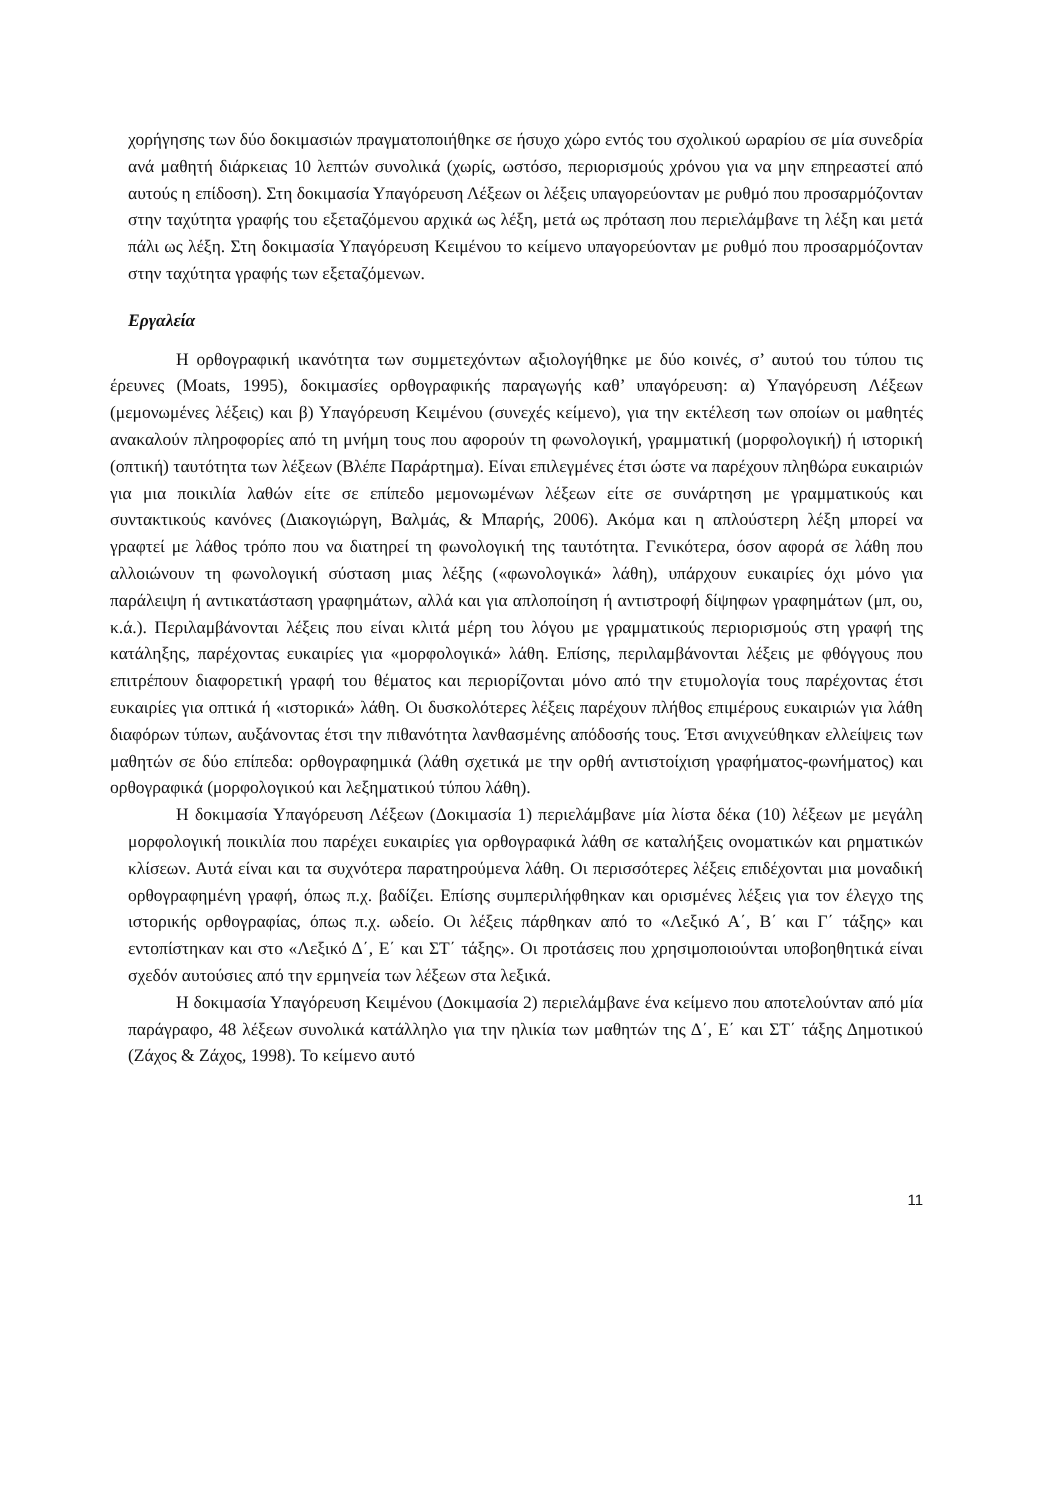χορήγησης των δύο δοκιμασιών πραγματοποιήθηκε σε ήσυχο χώρο εντός του σχολικού ωραρίου σε μία συνεδρία ανά μαθητή διάρκειας 10 λεπτών συνολικά (χωρίς, ωστόσο, περιορισμούς χρόνου για να μην επηρεαστεί από αυτούς η επίδοση). Στη δοκιμασία Υπαγόρευση Λέξεων οι λέξεις υπαγορεύονταν με ρυθμό που προσαρμόζονταν στην ταχύτητα γραφής του εξεταζόμενου αρχικά ως λέξη, μετά ως πρόταση που περιελάμβανε τη λέξη και μετά πάλι ως λέξη. Στη δοκιμασία Υπαγόρευση Κειμένου το κείμενο υπαγορεύονταν με ρυθμό που προσαρμόζονταν στην ταχύτητα γραφής των εξεταζόμενων.
Εργαλεία
Η ορθογραφική ικανότητα των συμμετεχόντων αξιολογήθηκε με δύο κοινές, σ’ αυτού του τύπου τις έρευνες (Moats, 1995), δοκιμασίες ορθογραφικής παραγωγής καθ’ υπαγόρευση: α) Υπαγόρευση Λέξεων (μεμονωμένες λέξεις) και β) Υπαγόρευση Κειμένου (συνεχές κείμενο), για την εκτέλεση των οποίων οι μαθητές ανακαλούν πληροφορίες από τη μνήμη τους που αφορούν τη φωνολογική, γραμματική (μορφολογική) ή ιστορική (οπτική) ταυτότητα των λέξεων (Βλέπε Παράρτημα). Είναι επιλεγμένες έτσι ώστε να παρέχουν πληθώρα ευκαιριών για μια ποικιλία λαθών είτε σε επίπεδο μεμονωμένων λέξεων είτε σε συνάρτηση με γραμματικούς και συντακτικούς κανόνες (Διακογιώργη, Βαλμάς, & Μπαρής, 2006). Ακόμα και η απλούστερη λέξη μπορεί να γραφτεί με λάθος τρόπο που να διατηρεί τη φωνολογική της ταυτότητα. Γενικότερα, όσον αφορά σε λάθη που αλλοιώνουν τη φωνολογική σύσταση μιας λέξης («φωνολογικά» λάθη), υπάρχουν ευκαιρίες όχι μόνο για παράλειψη ή αντικατάσταση γραφημάτων, αλλά και για απλοποίηση ή αντιστροφή δίψηφων γραφημάτων (μπ, ου, κ.ά.). Περιλαμβάνονται λέξεις που είναι κλιτά μέρη του λόγου με γραμματικούς περιορισμούς στη γραφή της κατάληξης, παρέχοντας ευκαιρίες για «μορφολογικά» λάθη. Επίσης, περιλαμβάνονται λέξεις με φθόγγους που επιτρέπουν διαφορετική γραφή του θέματος και περιορίζονται μόνο από την ετυμολογία τους παρέχοντας έτσι ευκαιρίες για οπτικά ή «ιστορικά» λάθη. Οι δυσκολότερες λέξεις παρέχουν πλήθος επιμέρους ευκαιριών για λάθη διαφόρων τύπων, αυξάνοντας έτσι την πιθανότητα λανθασμένης απόδοσής τους. Έτσι ανιχνεύθηκαν ελλείψεις των μαθητών σε δύο επίπεδα: ορθογραφημικά (λάθη σχετικά με την ορθή αντιστοίχιση γραφήματος-φωνήματος) και ορθογραφικά (μορφολογικού και λεξηματικού τύπου λάθη).
Η δοκιμασία Υπαγόρευση Λέξεων (Δοκιμασία 1) περιελάμβανε μία λίστα δέκα (10) λέξεων με μεγάλη μορφολογική ποικιλία που παρέχει ευκαιρίες για ορθογραφικά λάθη σε καταλήξεις ονοματικών και ρηματικών κλίσεων. Αυτά είναι και τα συχνότερα παρατηρούμενα λάθη. Οι περισσότερες λέξεις επιδέχονται μια μοναδική ορθογραφημένη γραφή, όπως π.χ. βαδίζει. Επίσης συμπεριλήφθηκαν και ορισμένες λέξεις για τον έλεγχο της ιστορικής ορθογραφίας, όπως π.χ. ωδείο. Οι λέξεις πάρθηκαν από το «Λεξικό Α΄, Β΄ και Γ΄ τάξης» και εντοπίστηκαν και στο «Λεξικό Δ΄, Ε΄ και ΣΤ΄ τάξης». Οι προτάσεις που χρησιμοποιούνται υποβοηθητικά είναι σχεδόν αυτούσιες από την ερμηνεία των λέξεων στα λεξικά.
Η δοκιμασία Υπαγόρευση Κειμένου (Δοκιμασία 2) περιελάμβανε ένα κείμενο που αποτελούνταν από μία παράγραφο, 48 λέξεων συνολικά κατάλληλο για την ηλικία των μαθητών της Δ΄, Ε΄ και ΣΤ΄ τάξης Δημοτικού (Ζάχος & Ζάχος, 1998). Το κείμενο αυτό
11